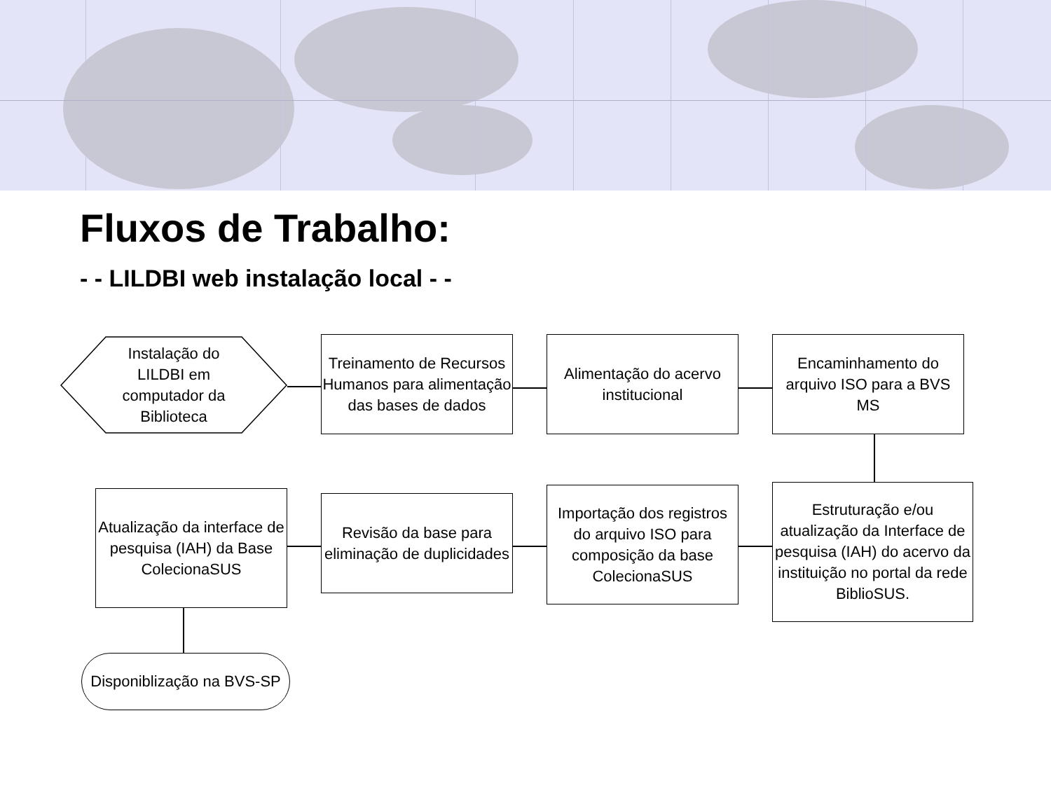Fluxos de Trabalho:
- - LILDBI web instalação local - -
Instalação do LILDBI em computador da Biblioteca
Treinamento de Recursos Humanos para alimentação das bases de dados
Alimentação do acervo institucional
Encaminhamento do arquivo ISO para a BVS MS
Estruturação e/ou atualização da Interface de pesquisa (IAH) do acervo da instituição no portal da rede BiblioSUS.
Importação dos registros do arquivo ISO para composição da base ColecionaSUS
Revisão da base para eliminação de duplicidades
Atualização da interface de pesquisa (IAH) da Base ColecionaSUS
Disponiblização na BVS-SP